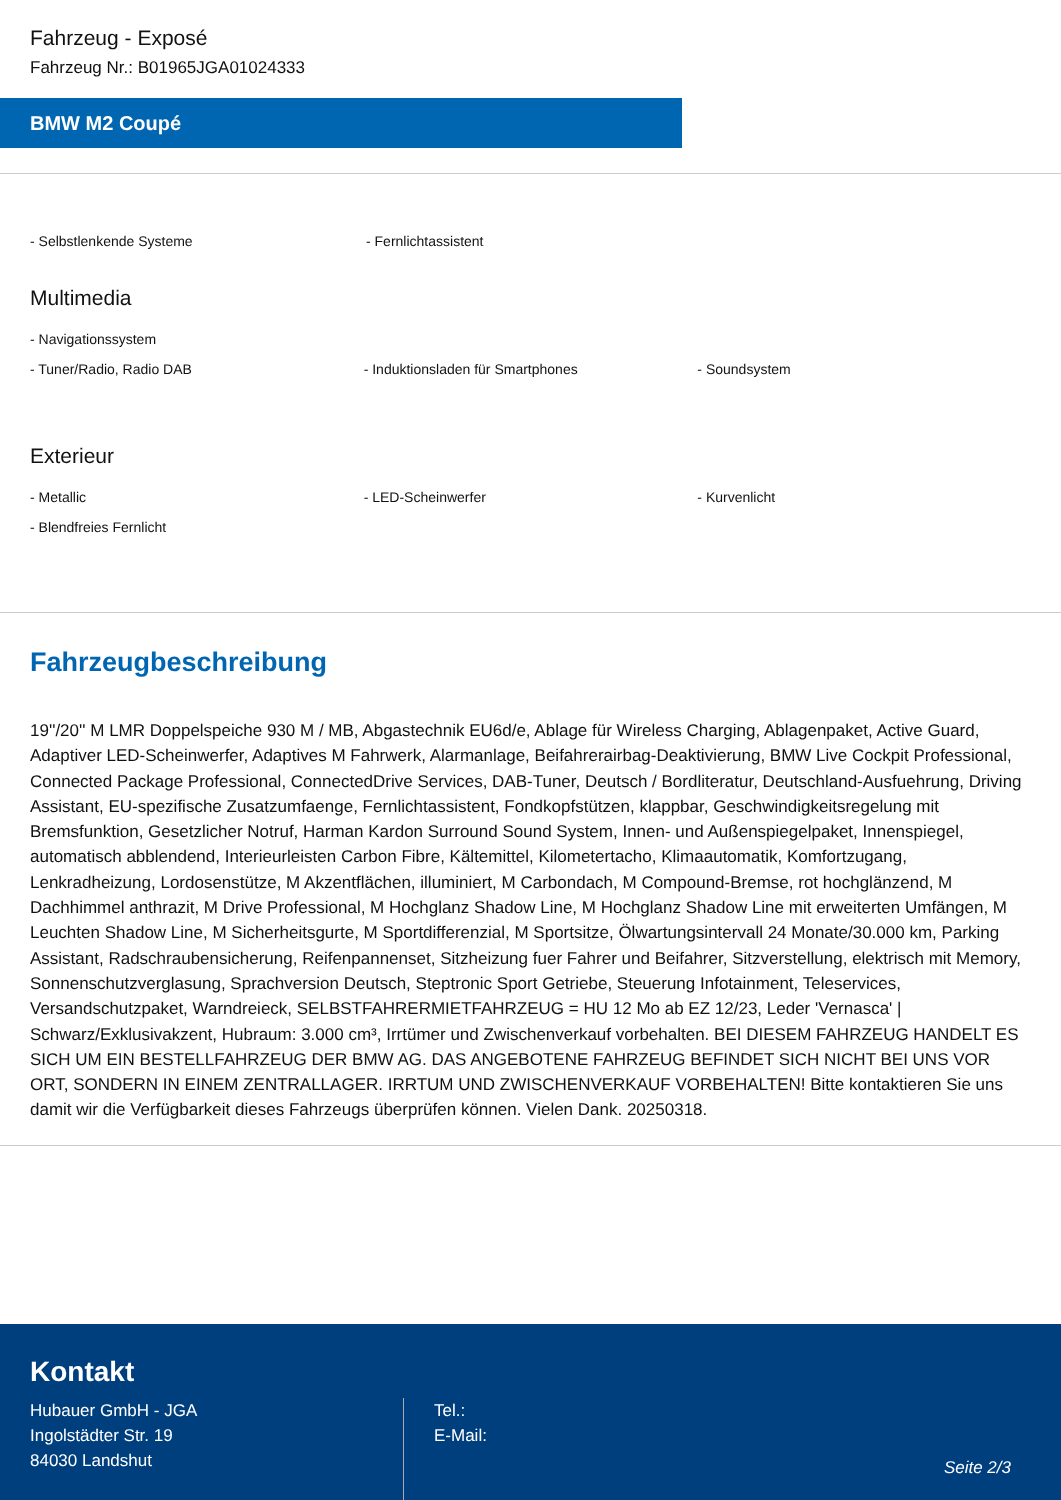Fahrzeug - Exposé
Fahrzeug Nr.: B01965JGA01024333
BMW M2 Coupé
- Selbstlenkende Systeme - Fernlichtassistent
Multimedia
- Navigationssystem
- Tuner/Radio, Radio DAB - Induktionsladen für Smartphones - Soundsystem
Exterieur
- Metallic - LED-Scheinwerfer - Kurvenlicht
- Blendfreies Fernlicht
Fahrzeugbeschreibung
19''/20'' M LMR Doppelspeiche 930 M / MB, Abgastechnik EU6d/e, Ablage für Wireless Charging, Ablagenpaket, Active Guard, Adaptiver LED-Scheinwerfer, Adaptives M Fahrwerk, Alarmanlage, Beifahrerairbag-Deaktivierung, BMW Live Cockpit Professional, Connected Package Professional, ConnectedDrive Services, DAB-Tuner, Deutsch / Bordliteratur, Deutschland-Ausfuehrung, Driving Assistant, EU-spezifische Zusatzumfaenge, Fernlichtassistent, Fondkopfstützen, klappbar, Geschwindigkeitsregelung mit Bremsfunktion, Gesetzlicher Notruf, Harman Kardon Surround Sound System, Innen- und Außenspiegelpaket, Innenspiegel, automatisch abblendend, Interieurleisten Carbon Fibre, Kältemittel, Kilometertacho, Klimaautomatik, Komfortzugang, Lenkradheizung, Lordosenstütze, M Akzentflächen, illuminiert, M Carbondach, M Compound-Bremse, rot hochglänzend, M Dachhimmel anthrazit, M Drive Professional, M Hochglanz Shadow Line, M Hochglanz Shadow Line mit erweiterten Umfängen, M Leuchten Shadow Line, M Sicherheitsgurte, M Sportdifferenzial, M Sportsitze, Ölwartungsintervall 24 Monate/30.000 km, Parking Assistant, Radschraubensicherung, Reifenpannenset, Sitzheizung fuer Fahrer und Beifahrer, Sitzverstellung, elektrisch mit Memory, Sonnenschutzverglasung, Sprachversion Deutsch, Steptronic Sport Getriebe, Steuerung Infotainment, Teleservices, Versandschutzpaket, Warndreieck, SELBSTFAHRERMIETFAHRZEUG = HU 12 Mo ab EZ 12/23, Leder 'Vernasca' | Schwarz/Exklusivakzent, Hubraum: 3.000 cm³, Irrtümer und Zwischenverkauf vorbehalten. BEI DIESEM FAHRZEUG HANDELT ES SICH UM EIN BESTELLFAHRZEUG DER BMW AG. DAS ANGEBOTENE FAHRZEUG BEFINDET SICH NICHT BEI UNS VOR ORT, SONDERN IN EINEM ZENTRALLAGER. IRRTUM UND ZWISCHENVERKAUF VORBEHALTEN! Bitte kontaktieren Sie uns damit wir die Verfügbarkeit dieses Fahrzeugs überprüfen können. Vielen Dank. 20250318.
Kontakt
Hubauer GmbH - JGA
Ingolstädter Str. 19
84030 Landshut
Tel.:
E-Mail:
Seite 2/3